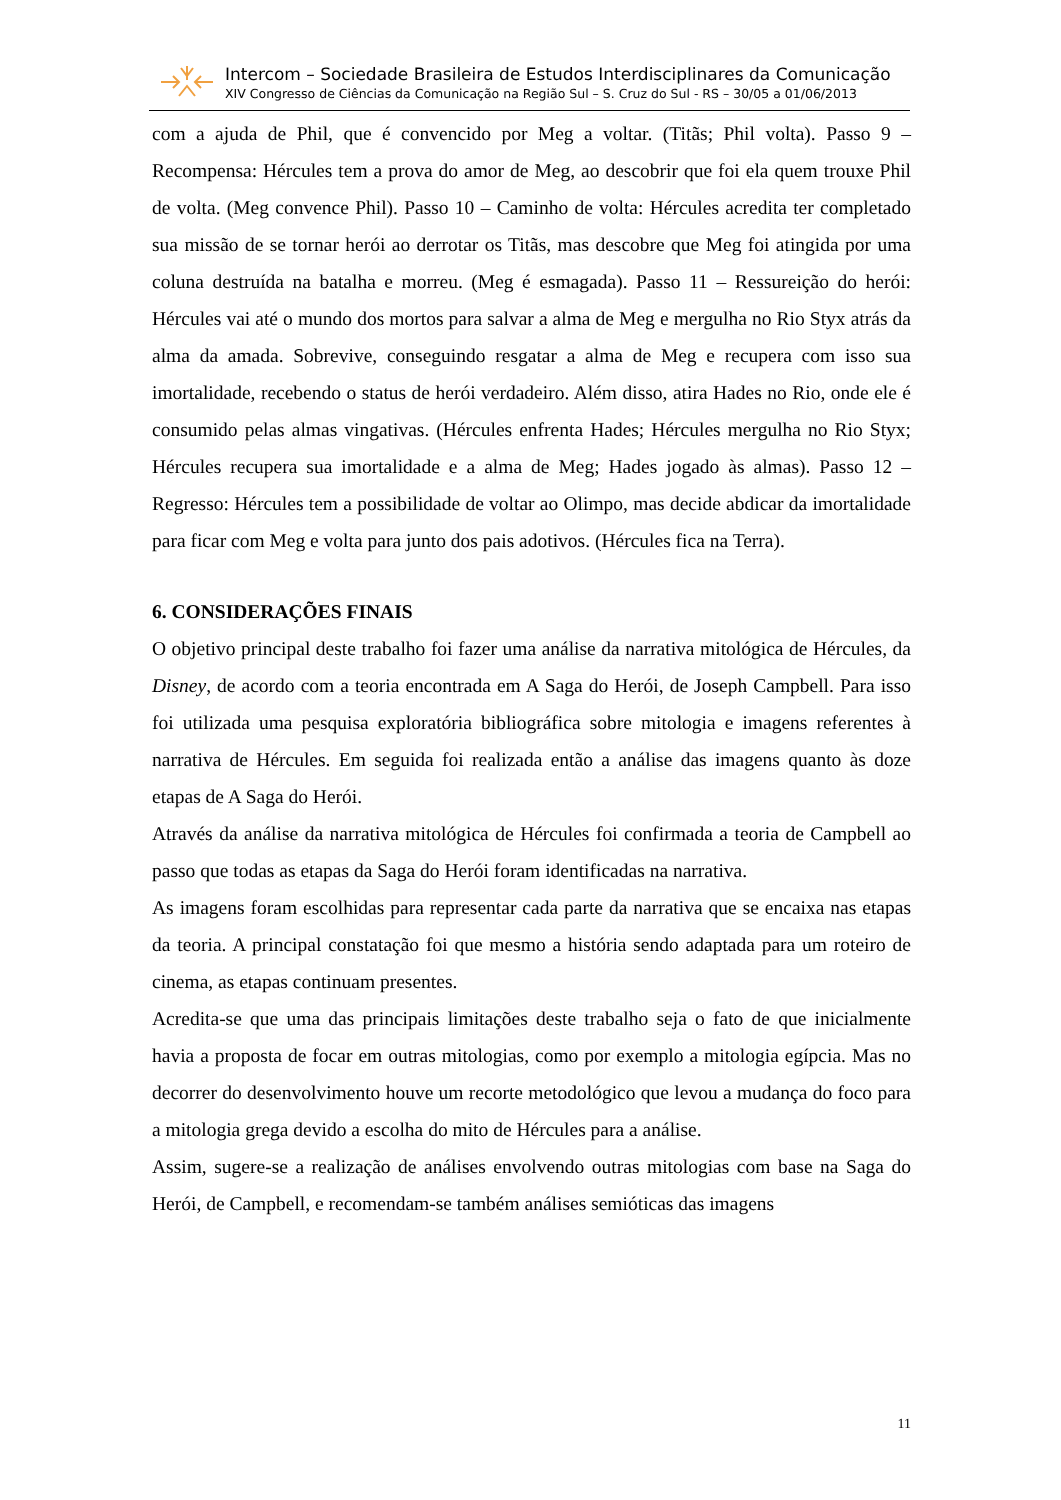Intercom – Sociedade Brasileira de Estudos Interdisciplinares da Comunicação
XIV Congresso de Ciências da Comunicação na Região Sul – S. Cruz do Sul - RS – 30/05 a 01/06/2013
com a ajuda de Phil, que é convencido por Meg a voltar. (Titãs; Phil volta). Passo 9 – Recompensa: Hércules tem a prova do amor de Meg, ao descobrir que foi ela quem trouxe Phil de volta. (Meg convence Phil). Passo 10 – Caminho de volta: Hércules acredita ter completado sua missão de se tornar herói ao derrotar os Titãs, mas descobre que Meg foi atingida por uma coluna destruída na batalha e morreu. (Meg é esmagada). Passo 11 – Ressureição do herói: Hércules vai até o mundo dos mortos para salvar a alma de Meg e mergulha no Rio Styx atrás da alma da amada. Sobrevive, conseguindo resgatar a alma de Meg e recupera com isso sua imortalidade, recebendo o status de herói verdadeiro. Além disso, atira Hades no Rio, onde ele é consumido pelas almas vingativas. (Hércules enfrenta Hades; Hércules mergulha no Rio Styx; Hércules recupera sua imortalidade e a alma de Meg; Hades jogado às almas). Passo 12 – Regresso: Hércules tem a possibilidade de voltar ao Olimpo, mas decide abdicar da imortalidade para ficar com Meg e volta para junto dos pais adotivos. (Hércules fica na Terra).
6. CONSIDERAÇÕES FINAIS
O objetivo principal deste trabalho foi fazer uma análise da narrativa mitológica de Hércules, da Disney, de acordo com a teoria encontrada em A Saga do Herói, de Joseph Campbell. Para isso foi utilizada uma pesquisa exploratória bibliográfica sobre mitologia e imagens referentes à narrativa de Hércules. Em seguida foi realizada então a análise das imagens quanto às doze etapas de A Saga do Herói.
Através da análise da narrativa mitológica de Hércules foi confirmada a teoria de Campbell ao passo que todas as etapas da Saga do Herói foram identificadas na narrativa.
As imagens foram escolhidas para representar cada parte da narrativa que se encaixa nas etapas da teoria. A principal constatação foi que mesmo a história sendo adaptada para um roteiro de cinema, as etapas continuam presentes.
Acredita-se que uma das principais limitações deste trabalho seja o fato de que inicialmente havia a proposta de focar em outras mitologias, como por exemplo a mitologia egípcia. Mas no decorrer do desenvolvimento houve um recorte metodológico que levou a mudança do foco para a mitologia grega devido a escolha do mito de Hércules para a análise.
Assim, sugere-se a realização de análises envolvendo outras mitologias com base na Saga do Herói, de Campbell, e recomendam-se também análises semióticas das imagens
11